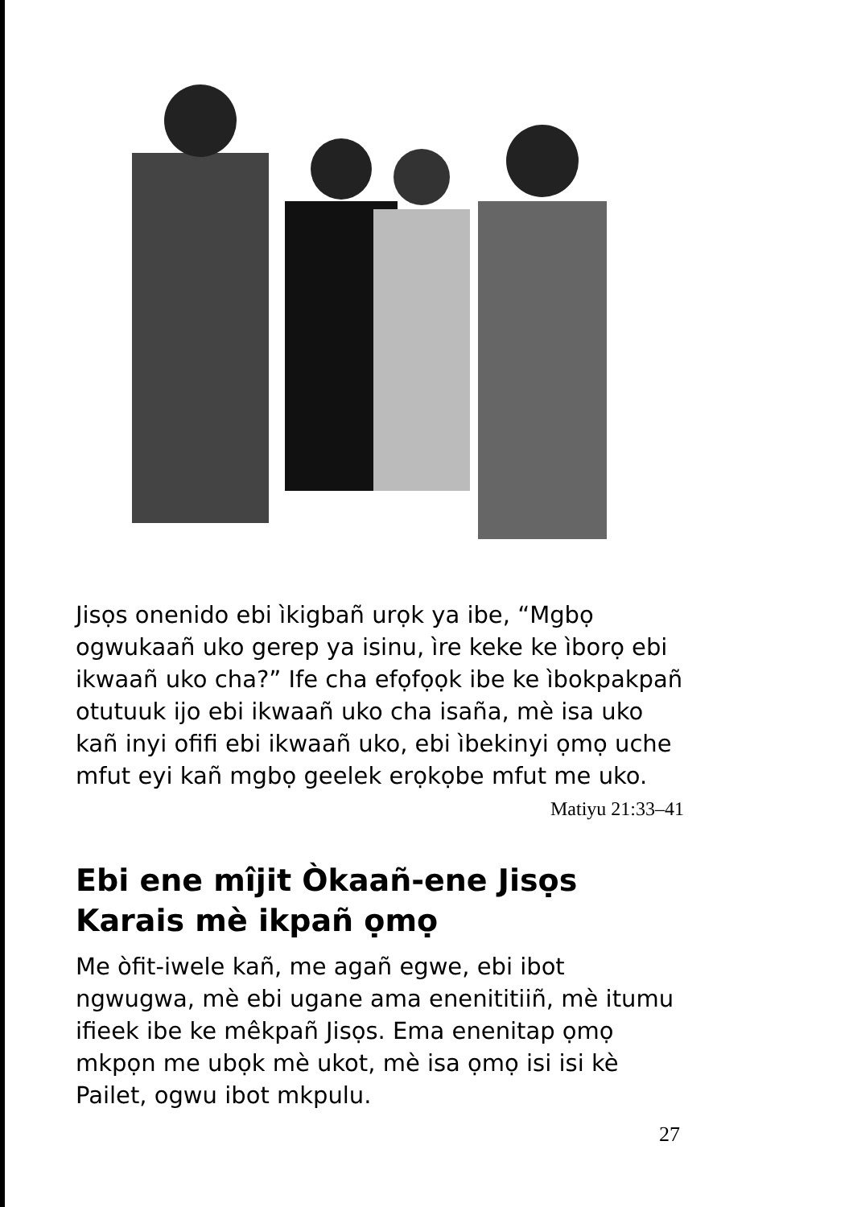Jisọs onenido ebi ìkigbañ urọk ya ibe, “Mgbọ ogwukaañ uko gerep ya isinu, ìre keke ke ìborọ ebi ikwaañ uko cha?” Ife cha efọfọọk ibe ke ìbokpakpañ otutuuk ijo ebi ikwaañ uko cha isaña, mè isa uko kañ inyi ofifi ebi ikwaañ uko, ebi ìbekinyi ọmọ uche mfut eyi kañ mgbọ geelek erọkọbe mfut me uko.
Matiyu 21:33–41
Ebi ene mîjit Òkaañ-ene Jisọs Karais mè ikpañ ọmọ
Me òfit-iwele kañ, me agañ egwe, ebi ibot ngwugwa, mè ebi ugane ama enenititiiñ, mè itumu ifieek ibe ke mêkpañ Jisọs. Ema enenitap ọmọ mkpọn me ubọk mè ukot, mè isa ọmọ isi isi kè Pailet, ogwu ibot mkpulu.
27